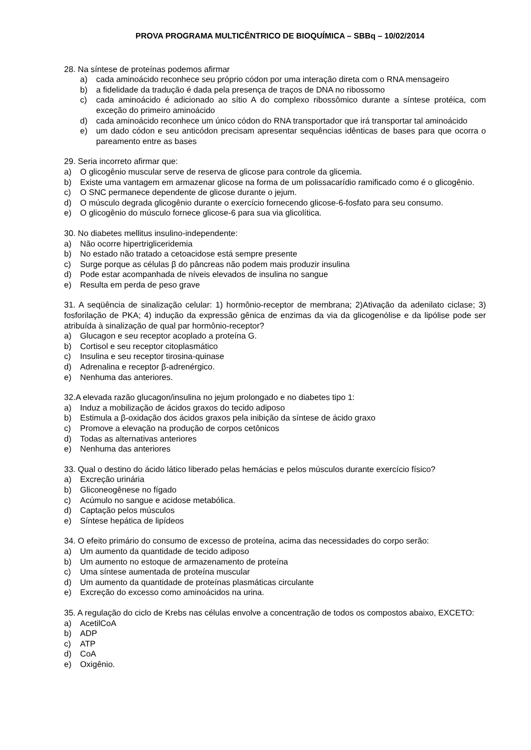PROVA PROGRAMA MULTICÊNTRICO DE BIOQUÍMICA – SBBq – 10/02/2014
28. Na síntese de proteínas podemos afirmar
a) cada aminoácido reconhece seu próprio códon por uma interação direta com o RNA mensageiro
b) a fidelidade da tradução é dada pela presença de traços de DNA no ribossomo
c) cada aminoácido é adicionado ao sítio A do complexo ribossômico durante a síntese protéica, com exceção do primeiro aminoácido
d) cada aminoácido reconhece um único códon do RNA transportador que irá transportar tal aminoácido
e) um dado códon e seu anticódon precisam apresentar sequências idênticas de bases para que ocorra o pareamento entre as bases
29. Seria incorreto afirmar que:
a) O glicogênio muscular serve de reserva de glicose para controle da glicemia.
b) Existe uma vantagem em armazenar glicose na forma de um polissacarídio ramificado como é o glicogênio.
c) O SNC permanece dependente de glicose durante o jejum.
d) O músculo degrada glicogênio durante o exercício fornecendo glicose-6-fosfato para seu consumo.
e) O glicogênio do músculo fornece glicose-6 para sua via glicolítica.
30. No diabetes mellitus insulino-independente:
a) Não ocorre hipertrigliceridemia
b) No estado não tratado a cetoacidose está sempre presente
c) Surge porque as células β do pâncreas não podem mais produzir insulina
d) Pode estar acompanhada de níveis elevados de insulina no sangue
e) Resulta em perda de peso grave
31. A seqüência de sinalização celular: 1) hormônio-receptor de membrana; 2)Ativação da adenilato ciclase; 3) fosforilação de PKA; 4) indução da expressão gênica de enzimas da via da glicogenólise e da lipólise pode ser atribuída à sinalização de qual par hormônio-receptor?
a) Glucagon e seu receptor acoplado a proteína G.
b) Cortisol e seu receptor citoplasmático
c) Insulina e seu receptor tirosina-quinase
d) Adrenalina e receptor β-adrenérgico.
e) Nenhuma das anteriores.
32.A elevada razão glucagon/insulina no jejum prolongado e no diabetes tipo 1:
a) Induz a mobilização de ácidos graxos do tecido adiposo
b) Estimula a β-oxidação dos ácidos graxos pela inibição da síntese de ácido graxo
c) Promove a elevação na produção de corpos cetônicos
d) Todas as alternativas anteriores
e) Nenhuma das anteriores
33. Qual o destino do ácido lático liberado pelas hemácias e pelos músculos durante exercício físico?
a) Excreção urinária
b) Gliconeogênese no fígado
c) Acúmulo no sangue e acidose metabólica.
d) Captação pelos músculos
e) Síntese hepática de lipídeos
34. O efeito primário do consumo de excesso de proteína, acima das necessidades do corpo serão:
a) Um aumento da quantidade de tecido adiposo
b) Um aumento no estoque de armazenamento de proteína
c) Uma síntese aumentada de proteína muscular
d) Um aumento da quantidade de proteínas plasmáticas circulante
e) Excreção do excesso como aminoácidos na urina.
35. A regulação do ciclo de Krebs nas células envolve a concentração de todos os compostos abaixo, EXCETO:
a) AcetilCoA
b) ADP
c) ATP
d) CoA
e) Oxigênio.